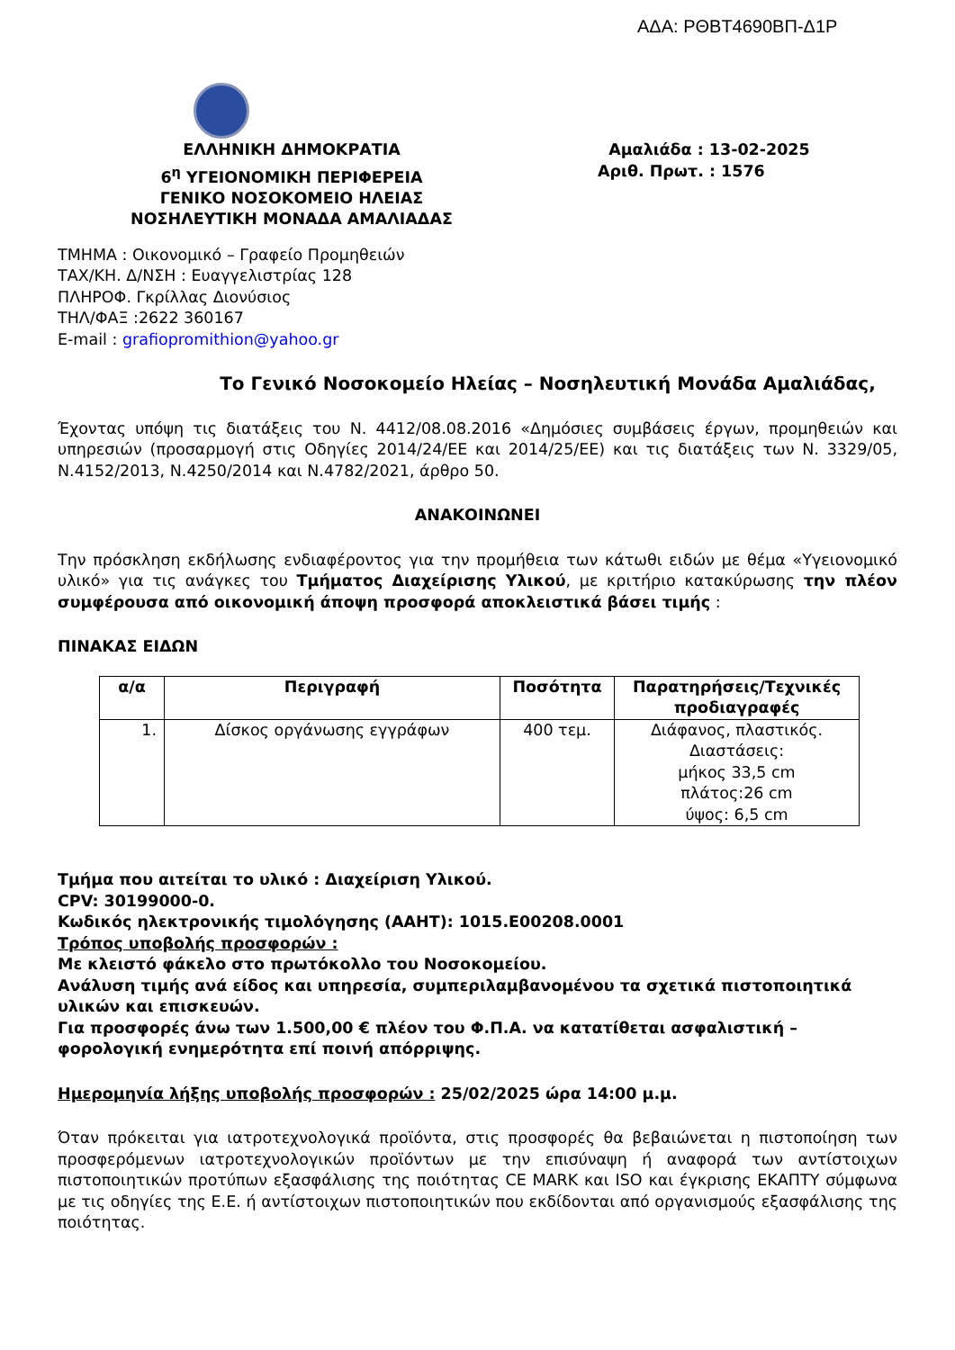ΑΔΑ: ΡΘΒΤ4690ΒΠ-Δ1Ρ
ΕΛΛΗΝΙΚΗ ΔΗΜΟΚΡΑΤΙΑ
6<sup>η</sup> ΥΓΕΙΟΝΟΜΙΚΗ ΠΕΡΙΦΕΡΕΙΑ
ΓΕΝΙΚΟ ΝΟΣΟΚΟΜΕΙΟ ΗΛΕΙΑΣ
ΝΟΣΗΛΕΥΤΙΚΗ ΜΟΝΑΔΑ ΑΜΑΛΙΑΔΑΣ
Αμαλιάδα : 13-02-2025
Αριθ. Πρωτ. : 1576
ΤΜΗΜΑ : Οικονομικό – Γραφείο Προμηθειών
ΤΑΧ/ΚΗ. Δ/ΝΣΗ : Ευαγγελιστρίας 128
ΠΛΗΡΟΦ. Γκρίλλας Διονύσιος
ΤΗΛ/ΦΑΞ :2622 360167
E-mail : grafiopromithion@yahoo.gr
Το Γενικό Νοσοκομείο Ηλείας – Νοσηλευτική Μονάδα Αμαλιάδας,
Έχοντας υπόψη τις διατάξεις του Ν. 4412/08.08.2016 «Δημόσιες συμβάσεις έργων, προμηθειών και υπηρεσιών (προσαρμογή στις Οδηγίες 2014/24/ΕΕ και 2014/25/ΕΕ) και τις διατάξεις των Ν. 3329/05, Ν.4152/2013, Ν.4250/2014 και Ν.4782/2021, άρθρο 50.
ΑΝΑΚΟΙΝΩΝΕΙ
Την πρόσκληση εκδήλωσης ενδιαφέροντος για την προμήθεια των κάτωθι ειδών με θέμα «Υγειονομικό υλικό» για τις ανάγκες του Τμήματος Διαχείρισης Υλικού, με κριτήριο κατακύρωσης την πλέον συμφέρουσα από οικονομική άποψη προσφορά αποκλειστικά βάσει τιμής :
ΠΙΝΑΚΑΣ ΕΙΔΩΝ
| α/α | Περιγραφή | Ποσότητα | Παρατηρήσεις/Τεχνικές προδιαγραφές |
| --- | --- | --- | --- |
| 1. | Δίσκος οργάνωσης εγγράφων | 400 τεμ. | Διάφανος, πλαστικός. Διαστάσεις: μήκος 33,5 cm πλάτος:26 cm ύψος: 6,5 cm |
Τμήμα που αιτείται το υλικό : Διαχείριση Υλικού.
CPV: 30199000-0.
Κωδικός ηλεκτρονικής τιμολόγησης (ΑΑΗΤ): 1015.E00208.0001
Τρόπος υποβολής προσφορών :
Με κλειστό φάκελο στο πρωτόκολλο του Νοσοκομείου.
Ανάλυση τιμής ανά είδος και υπηρεσία, συμπεριλαμβανομένου τα σχετικά πιστοποιητικά υλικών και επισκευών.
Για προσφορές άνω των 1.500,00 € πλέον του Φ.Π.Α. να κατατίθεται ασφαλιστική – φορολογική ενημερότητα επί ποινή απόρριψης.
Ημερομηνία λήξης υποβολής προσφορών : 25/02/2025 ώρα 14:00 μ.μ.
Όταν πρόκειται για ιατροτεχνολογικά προϊόντα, στις προσφορές θα βεβαιώνεται η πιστοποίηση των προσφερόμενων ιατροτεχνολογικών προϊόντων με την επισύναψη ή αναφορά των αντίστοιχων πιστοποιητικών προτύπων εξασφάλισης της ποιότητας CE MARK και ISO και έγκρισης ΕΚΑΠΤΥ σύμφωνα με τις οδηγίες της Ε.Ε. ή αντίστοιχων πιστοποιητικών που εκδίδονται από οργανισμούς εξασφάλισης της ποιότητας.